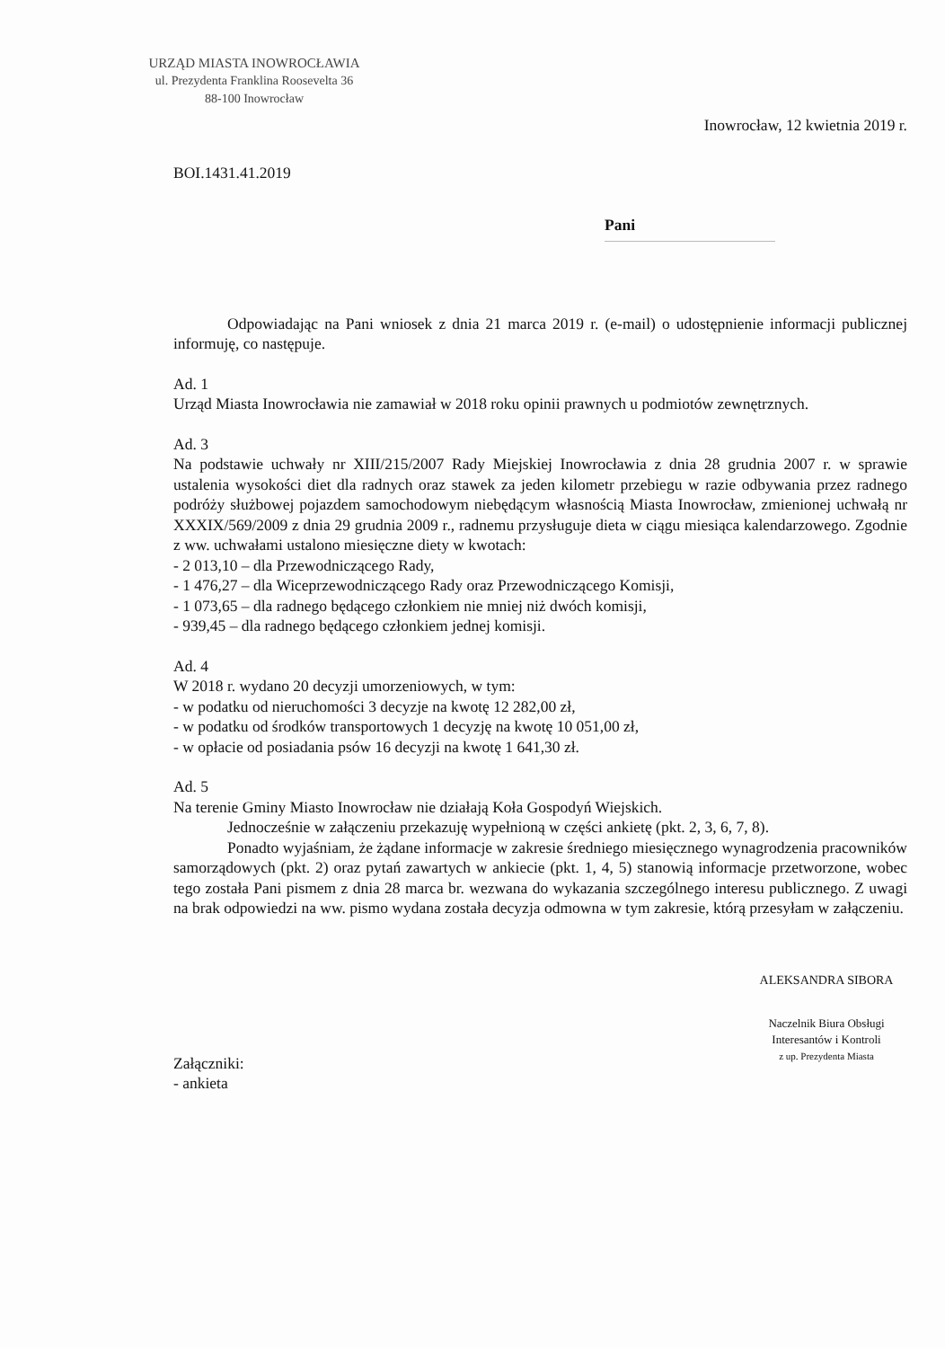URZĄD MIASTA INOWROCŁAWIA
ul. Prezydenta Franklina Roosevelta 36
88-100 Inowrocław
Inowrocław, 12 kwietnia 2019 r.
BOI.1431.41.2019
Pani
Odpowiadając na Pani wniosek z dnia 21 marca 2019 r. (e-mail) o udostępnienie informacji publicznej informuję, co następuje.
Ad. 1
Urząd Miasta Inowrocławia nie zamawiał w 2018 roku opinii prawnych u podmiotów zewnętrznych.
Ad. 3
Na podstawie uchwały nr XIII/215/2007 Rady Miejskiej Inowrocławia z dnia 28 grudnia 2007 r. w sprawie ustalenia wysokości diet dla radnych oraz stawek za jeden kilometr przebiegu w razie odbywania przez radnego podróży służbowej pojazdem samochodowym niebędącym własnością Miasta Inowrocław, zmienionej uchwałą nr XXXIX/569/2009 z dnia 29 grudnia 2009 r., radnemu przysługuje dieta w ciągu miesiąca kalendarzowego. Zgodnie z ww. uchwałami ustalono miesięczne diety w kwotach:
- 2 013,10 – dla Przewodniczącego Rady,
- 1 476,27 – dla Wiceprzewodniczącego Rady oraz Przewodniczącego Komisji,
- 1 073,65 – dla radnego będącego członkiem nie mniej niż dwóch komisji,
- 939,45 – dla radnego będącego członkiem jednej komisji.
Ad. 4
W 2018 r. wydano 20 decyzji umorzeniowych, w tym:
- w podatku od nieruchomości 3 decyzje na kwotę 12 282,00 zł,
- w podatku od środków transportowych 1 decyzję na kwotę 10 051,00 zł,
- w opłacie od posiadania psów 16 decyzji na kwotę 1 641,30 zł.
Ad. 5
Na terenie Gminy Miasto Inowrocław nie działają Koła Gospodyń Wiejskich.
Jednocześnie w załączeniu przekazuję wypełnioną w części ankietę (pkt. 2, 3, 6, 7, 8).
Ponadto wyjaśniam, że żądane informacje w zakresie średniego miesięcznego wynagrodzenia pracowników samorządowych (pkt. 2) oraz pytań zawartych w ankiecie (pkt. 1, 4, 5) stanowią informacje przetworzone, wobec tego została Pani pismem z dnia 28 marca br. wezwana do wykazania szczególnego interesu publicznego. Z uwagi na brak odpowiedzi na ww. pismo wydana została decyzja odmowna w tym zakresie, którą przesyłam w załączeniu.
Załączniki:
- ankieta
ALEKSANDRA SIBORA
Naczelnik Biura Obsługi
Interesantów i Kontroli
z up. Prezydenta Miasta